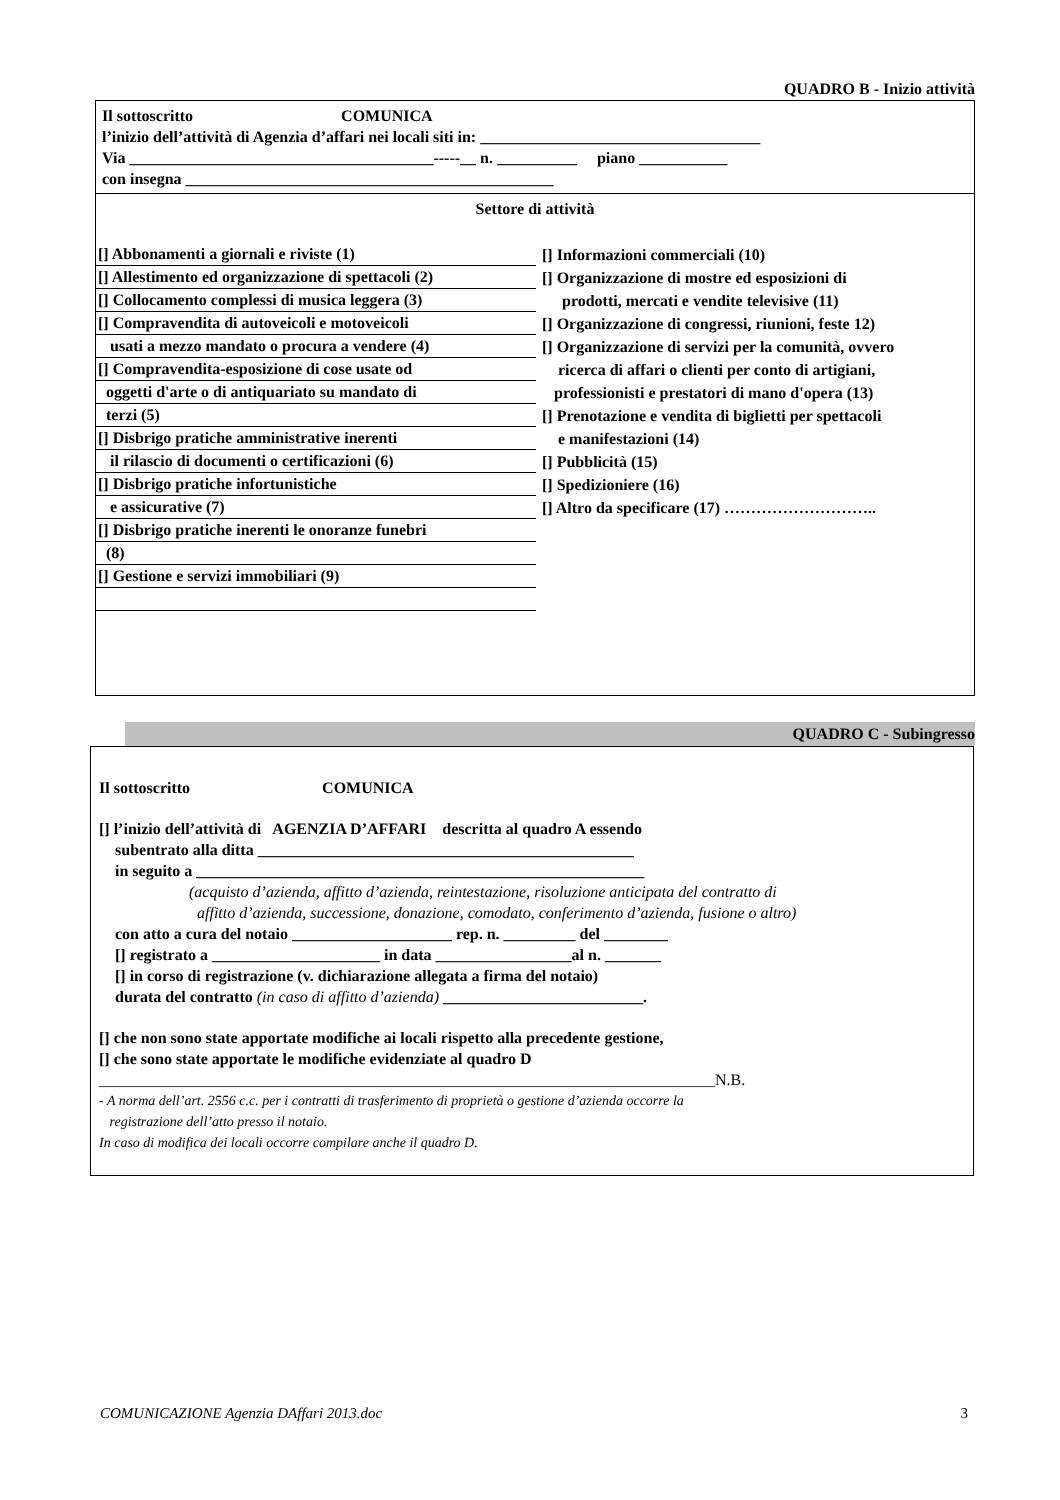QUADRO B - Inizio attività
Il sottoscritto COMUNICA
l’inizio dell’attività di Agenzia d’affari nei locali siti in: ___________________________________
Via ______________________________________-----__ n. __________ piano ___________
con insegna ______________________________________________
Settore di attività
[] Abbonamenti a giornali e riviste (1)
[] Allestimento ed organizzazione di spettacoli (2)
[] Collocamento complessi di musica leggera (3)
[] Compravendita di autoveicoli e motoveicoli
usati a mezzo mandato o procura a vendere (4)
[] Compravendita-esposizione di cose usate od
oggetti d'arte o di antiquariato su mandato di
terzi (5)
[] Disbrigo pratiche amministrative inerenti
il rilascio di documenti o certificazioni (6)
[] Disbrigo pratiche infortunistiche
e assicurative (7)
[] Disbrigo pratiche inerenti le onoranze funebri
(8)
[] Gestione e servizi immobiliari (9)
[] Informazioni commerciali (10)
[] Organizzazione di mostre ed esposizioni di
prodotti, mercati e vendite televisive (11)
[] Organizzazione di congressi, riunioni, feste 12)
[] Organizzazione di servizi per la comunità, ovvero
ricerca di affari o clienti per conto di artigiani,
professionisti e prestatori di mano d'opera (13)
[] Prenotazione e vendita di biglietti per spettacoli
e manifestazioni (14)
[] Pubblicità (15)
[] Spedizioniere (16)
[] Altro da specificare (17) ………………………..
QUADRO C - Subingresso
Il sottoscritto COMUNICA
[] l’inizio dell’attività di AGENZIA D’AFFARI descritta al quadro A essendo
subentrato alla ditta _______________________________________________
in seguito a ________________________________________________________
(acquisto d’azienda, affitto d’azienda, reintestazione, risoluzione anticipata del contratto di
affitto d’azienda, successione, donazione, comodato, conferimento d’azienda, fusione o altro)
con atto a cura del notaio ____________________ rep. n. _________ del ________
[] registrato a _____________________ in data _________________al n. _______
[] in corso di registrazione (v. dichiarazione allegata a firma del notaio)
durata del contratto (in caso di affitto d’azienda) _________________________.
[] che non sono state apportate modifiche ai locali rispetto alla precedente gestione,
[] che sono state apportate le modifiche evidenziate al quadro D
_____________________________________________________________________________N.B.
- A norma dell’art. 2556 c.c. per i contratti di trasferimento di proprietà o gestione d’azienda occorre la
registrazione dell’atto presso il notaio.
In caso di modifica dei locali occorre compilare anche il quadro D.
COMUNICAZIONE Agenzia DAffari 2013.doc 3